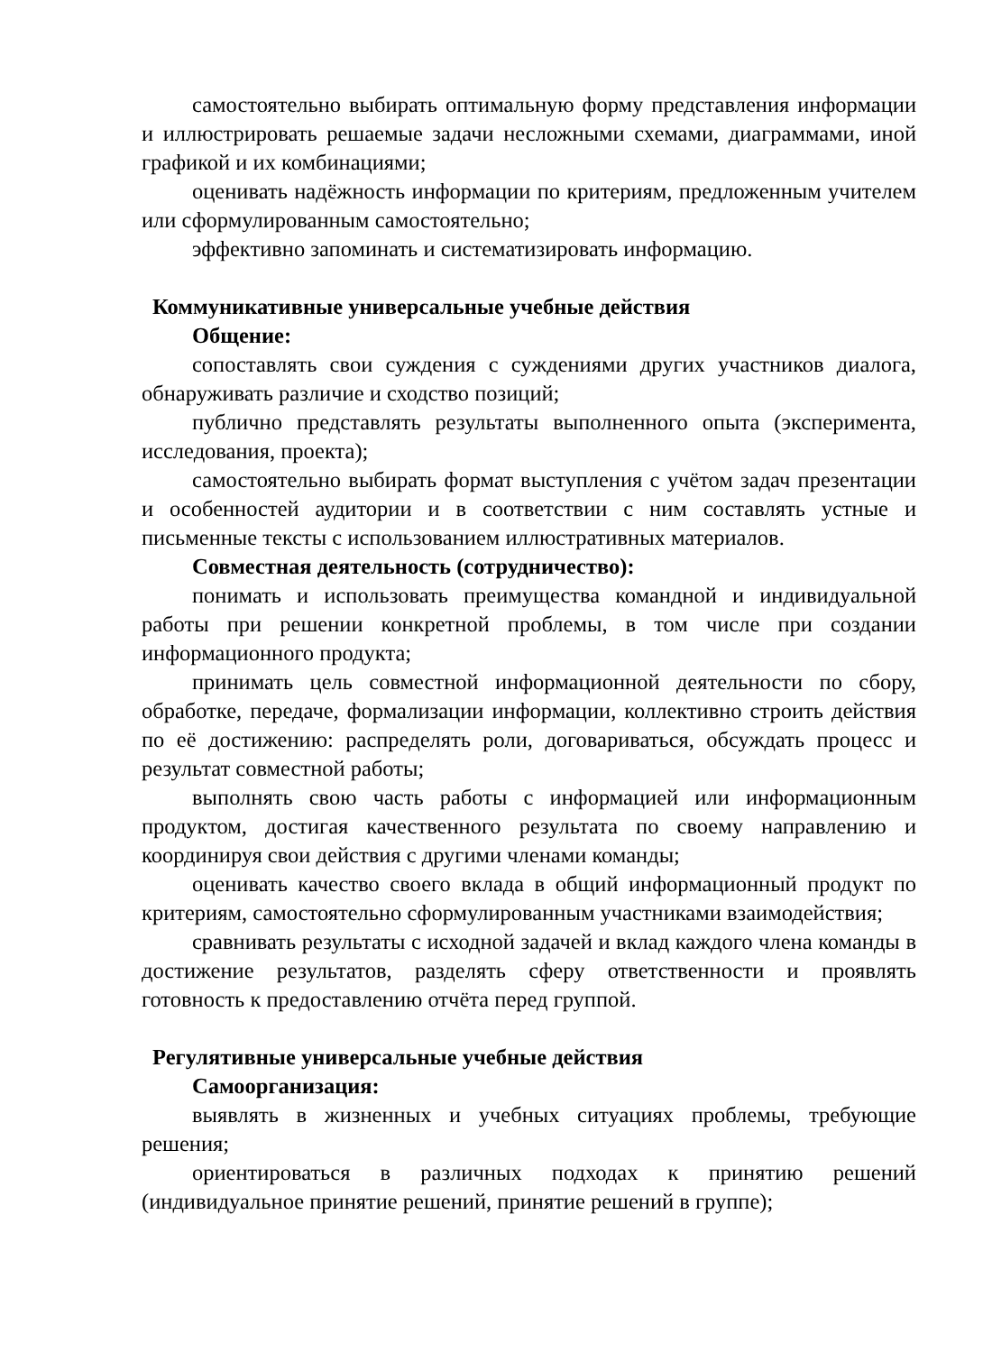самостоятельно выбирать оптимальную форму представления информации и иллюстрировать решаемые задачи несложными схемами, диаграммами, иной графикой и их комбинациями;
оценивать надёжность информации по критериям, предложенным учителем или сформулированным самостоятельно;
эффективно запоминать и систематизировать информацию.
Коммуникативные универсальные учебные действия
Общение:
сопоставлять свои суждения с суждениями других участников диалога, обнаруживать различие и сходство позиций;
публично представлять результаты выполненного опыта (эксперимента, исследования, проекта);
самостоятельно выбирать формат выступления с учётом задач презентации и особенностей аудитории и в соответствии с ним составлять устные и письменные тексты с использованием иллюстративных материалов.
Совместная деятельность (сотрудничество):
понимать и использовать преимущества командной и индивидуальной работы при решении конкретной проблемы, в том числе при создании информационного продукта;
принимать цель совместной информационной деятельности по сбору, обработке, передаче, формализации информации, коллективно строить действия по её достижению: распределять роли, договариваться, обсуждать процесс и результат совместной работы;
выполнять свою часть работы с информацией или информационным продуктом, достигая качественного результата по своему направлению и координируя свои действия с другими членами команды;
оценивать качество своего вклада в общий информационный продукт по критериям, самостоятельно сформулированным участниками взаимодействия;
сравнивать результаты с исходной задачей и вклад каждого члена команды в достижение результатов, разделять сферу ответственности и проявлять готовность к предоставлению отчёта перед группой.
Регулятивные универсальные учебные действия
Самоорганизация:
выявлять в жизненных и учебных ситуациях проблемы, требующие решения;
ориентироваться в различных подходах к принятию решений (индивидуальное принятие решений, принятие решений в группе);